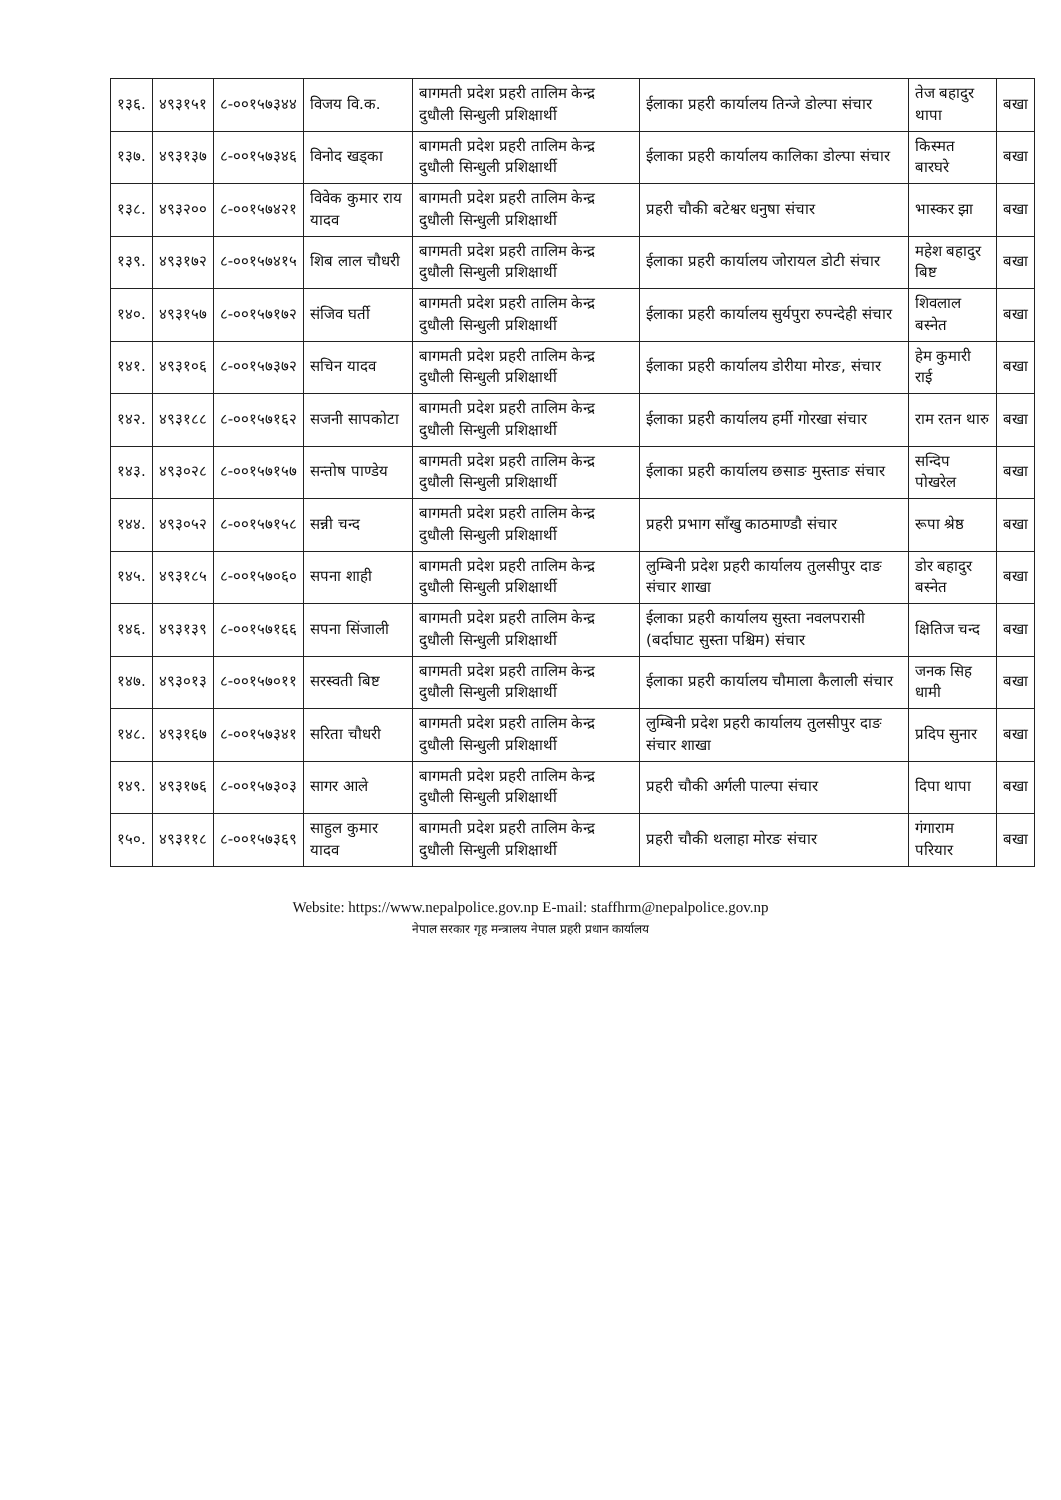| १३६. | ४९३१५१ | ८-००१५७३४४ | विजय वि.क. | बागमती प्रदेश प्रहरी तालिम केन्द्र दुधौली सिन्धुली प्रशिक्षार्थी | ईलाका प्रहरी कार्यालय तिन्जे डोल्पा संचार | तेज बहादुर थापा | बखा |
| १३७. | ४९३१३७ | ८-००१५७३४६ | विनोद खड्का | बागमती प्रदेश प्रहरी तालिम केन्द्र दुधौली सिन्धुली प्रशिक्षार्थी | ईलाका प्रहरी कार्यालय कालिका डोल्पा संचार | किस्मत बारघरे | बखा |
| १३८. | ४९३२०० | ८-००१५७४२१ | विवेक कुमार राय यादव | बागमती प्रदेश प्रहरी तालिम केन्द्र दुधौली सिन्धुली प्रशिक्षार्थी | प्रहरी चौकी बटेश्वर धनुषा संचार | भास्कर झा | बखा |
| १३९. | ४९३१७२ | ८-००१५७४१५ | शिब लाल चौधरी | बागमती प्रदेश प्रहरी तालिम केन्द्र दुधौली सिन्धुली प्रशिक्षार्थी | ईलाका प्रहरी कार्यालय जोरायल डोटी संचार | महेश बहादुर बिष्ट | बखा |
| १४०. | ४९३१५७ | ८-००१५७१७२ | संजिव घर्ती | बागमती प्रदेश प्रहरी तालिम केन्द्र दुधौली सिन्धुली प्रशिक्षार्थी | ईलाका प्रहरी कार्यालय सुर्यपुरा रुपन्देही संचार | शिवलाल बस्नेत | बखा |
| १४१. | ४९३१०६ | ८-००१५७३७२ | सचिन यादव | बागमती प्रदेश प्रहरी तालिम केन्द्र दुधौली सिन्धुली प्रशिक्षार्थी | ईलाका प्रहरी कार्यालय डोरीया मोरङ, संचार | हेम कुमारी राई | बखा |
| १४२. | ४९३१८८ | ८-००१५७१६२ | सजनी सापकोटा | बागमती प्रदेश प्रहरी तालिम केन्द्र दुधौली सिन्धुली प्रशिक्षार्थी | ईलाका प्रहरी कार्यालय हर्मी गोरखा संचार | राम रतन थारु | बखा |
| १४३. | ४९३०२८ | ८-००१५७१५७ | सन्तोष पाण्डेय | बागमती प्रदेश प्रहरी तालिम केन्द्र दुधौली सिन्धुली प्रशिक्षार्थी | ईलाका प्रहरी कार्यालय छसाङ मुस्ताङ संचार | सन्दिप पोखरेल | बखा |
| १४४. | ४९३०५२ | ८-००१५७१५८ | सन्नी चन्द | बागमती प्रदेश प्रहरी तालिम केन्द्र दुधौली सिन्धुली प्रशिक्षार्थी | प्रहरी प्रभाग साँखु काठमाण्डौ संचार | रूपा श्रेष्ठ | बखा |
| १४५. | ४९३१८५ | ८-००१५७०६० | सपना शाही | बागमती प्रदेश प्रहरी तालिम केन्द्र दुधौली सिन्धुली प्रशिक्षार्थी | लुम्बिनी प्रदेश प्रहरी कार्यालय तुलसीपुर दाङ संचार शाखा | डोर बहादुर बस्नेत | बखा |
| १४६. | ४९३१३९ | ८-००१५७१६६ | सपना सिंजाली | बागमती प्रदेश प्रहरी तालिम केन्द्र दुधौली सिन्धुली प्रशिक्षार्थी | ईलाका प्रहरी कार्यालय सुस्ता नवलपरासी (बर्दाघाट सुस्ता पश्चिम) संचार | क्षितिज चन्द | बखा |
| १४७. | ४९३०१३ | ८-००१५७०११ | सरस्वती बिष्ट | बागमती प्रदेश प्रहरी तालिम केन्द्र दुधौली सिन्धुली प्रशिक्षार्थी | ईलाका प्रहरी कार्यालय चौमाला कैलाली संचार | जनक सिह धामी | बखा |
| १४८. | ४९३१६७ | ८-००१५७३४१ | सरिता चौधरी | बागमती प्रदेश प्रहरी तालिम केन्द्र दुधौली सिन्धुली प्रशिक्षार्थी | लुम्बिनी प्रदेश प्रहरी कार्यालय तुलसीपुर दाङ संचार शाखा | प्रदिप सुनार | बखा |
| १४९. | ४९३१७६ | ८-००१५७३०३ | सागर आले | बागमती प्रदेश प्रहरी तालिम केन्द्र दुधौली सिन्धुली प्रशिक्षार्थी | प्रहरी चौकी अर्गली पाल्पा संचार | दिपा थापा | बखा |
| १५०. | ४९३११८ | ८-००१५७३६९ | साहुल कुमार यादव | बागमती प्रदेश प्रहरी तालिम केन्द्र दुधौली सिन्धुली प्रशिक्षार्थी | प्रहरी चौकी थलाहा मोरङ संचार | गंगाराम परियार | बखा |
Website: https://www.nepalpolice.gov.np E-mail: staffhrm@nepalpolice.gov.np
नेपाल सरकार गृह मन्त्रालय नेपाल प्रहरी प्रधान कार्यालय